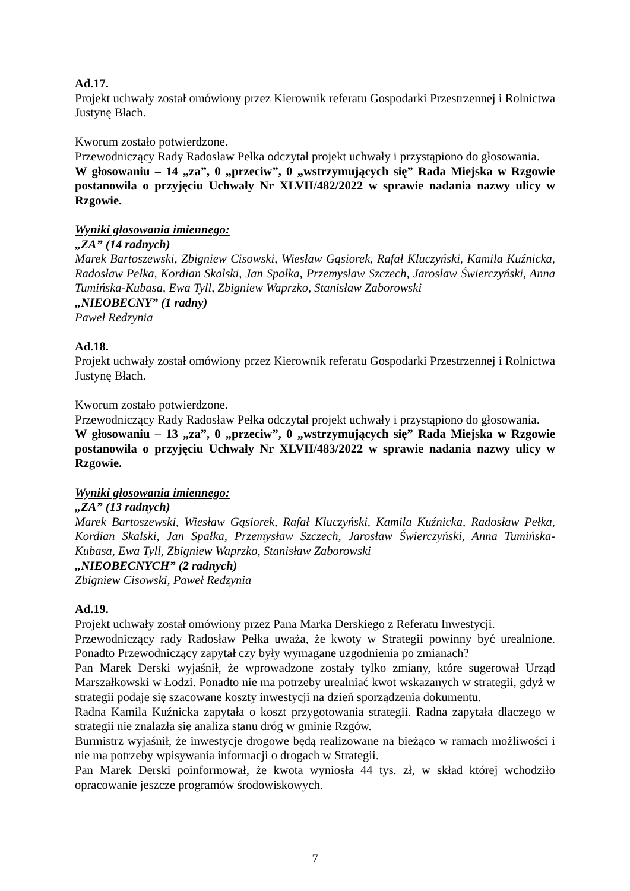Ad.17.
Projekt uchwały został omówiony przez Kierownik referatu Gospodarki Przestrzennej i Rolnictwa Justynę Błach.
Kworum zostało potwierdzone.
Przewodniczący Rady Radosław Pełka odczytał projekt uchwały i przystąpiono do głosowania.
W głosowaniu – 14 „za”, 0 „przeciw”, 0 „wstrzymujących się” Rada Miejska w Rzgowie postanowiła o przyjęciu Uchwały Nr XLVII/482/2022 w sprawie nadania nazwy ulicy w Rzgowie.
Wyniki głosowania imiennego:
„ZA” (14 radnych)
Marek Bartoszewski, Zbigniew Cisowski, Wiesław Gąsiorek, Rafał Kluczyński, Kamila Kuźnicka, Radosław Pełka, Kordian Skalski, Jan Spałka, Przemysław Szczech, Jarosław Świerczyński, Anna Tumińska-Kubasa, Ewa Tyll, Zbigniew Waprzko, Stanisław Zaborowski
„NIEOBECNY” (1 radny)
Paweł Redzynia
Ad.18.
Projekt uchwały został omówiony przez Kierownik referatu Gospodarki Przestrzennej i Rolnictwa Justynę Błach.
Kworum zostało potwierdzone.
Przewodniczący Rady Radosław Pełka odczytał projekt uchwały i przystąpiono do głosowania.
W głosowaniu – 13 „za”, 0 „przeciw”, 0 „wstrzymujących się” Rada Miejska w Rzgowie postanowiła o przyjęciu Uchwały Nr XLVII/483/2022 w sprawie nadania nazwy ulicy w Rzgowie.
Wyniki głosowania imiennego:
„ZA” (13 radnych)
Marek Bartoszewski, Wiesław Gąsiorek, Rafał Kluczyński, Kamila Kuźnicka, Radosław Pełka, Kordian Skalski, Jan Spałka, Przemysław Szczech, Jarosław Świerczyński, Anna Tumińska-Kubasa, Ewa Tyll, Zbigniew Waprzko, Stanisław Zaborowski
„NIEOBECNYCH” (2 radnych)
Zbigniew Cisowski, Paweł Redzynia
Ad.19.
Projekt uchwały został omówiony przez Pana Marka Derskiego z Referatu Inwestycji.
Przewodniczący rady Radosław Pełka uważa, że kwoty w Strategii powinny być urealnione. Ponadto Przewodniczący zapytał czy były wymagane uzgodnienia po zmianach?
Pan Marek Derski wyjaśnił, że wprowadzone zostały tylko zmiany, które sugerował Urząd Marszałkowski w Łodzi. Ponadto nie ma potrzeby urealniać kwot wskazanych w strategii, gdyż w strategii podaje się szacowane koszty inwestycji na dzień sporządzenia dokumentu.
Radna Kamila Kuźnicka zapytała o koszt przygotowania strategii. Radna zapytała dlaczego w strategii nie znalazła się analiza stanu dróg w gminie Rzgów.
Burmistrz wyjaśnił, że inwestycje drogowe będą realizowane na bieżąco w ramach możliwości i nie ma potrzeby wpisywania informacji o drogach w Strategii.
Pan Marek Derski poinformował, że kwota wyniosła 44 tys. zł, w skład której wchodziło opracowanie jeszcze programów środowiskowych.
7